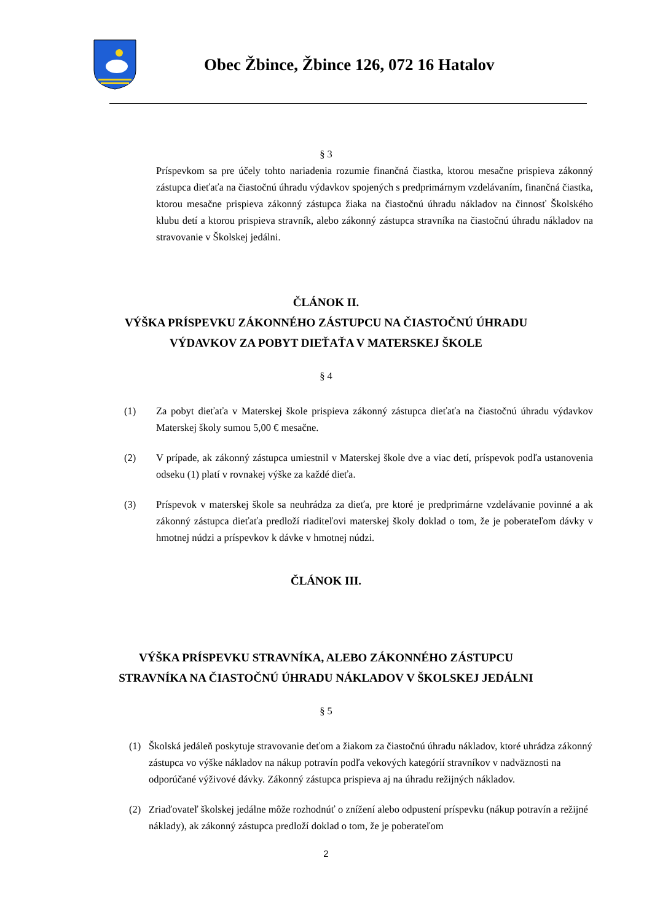Obec Žbince, Žbince 126, 072 16 Hatalov
§ 3
Príspevkom sa pre účely tohto nariadenia rozumie finančná čiastka, ktorou mesačne prispieva zákonný zástupca dieťaťa na čiastočnú úhradu výdavkov spojených s predprimárnym vzdelávaním, finančná čiastka, ktorou mesačne prispieva zákonný zástupca žiaka na čiastočnú úhradu nákladov na činnosť Školského klubu detí a ktorou prispieva stravník, alebo zákonný zástupca stravníka na čiastočnú úhradu nákladov na stravovanie v Školskej jedálni.
ČLÁNOK II.
VÝŠKA PRÍSPEVKU ZÁKONNÉHO ZÁSTUPCU NA ČIASTOČNÚ ÚHRADU
VÝDAVKOV ZA POBYT DIEŤAŤA V MATERSKEJ ŠKOLE
§ 4
(1) Za pobyt dieťaťa v Materskej škole prispieva zákonný zástupca dieťaťa na čiastočnú úhradu výdavkov Materskej školy sumou 5,00 € mesačne.
(2) V prípade, ak zákonný zástupca umiestnil v Materskej škole dve a viac detí, príspevok podľa ustanovenia odseku (1) platí v rovnakej výške za každé dieťa.
(3) Príspevok v materskej škole sa neuhrádza za dieťa, pre ktoré je predprimárne vzdelávanie povinné a ak zákonný zástupca dieťaťa predloží riaditeľovi materskej školy doklad o tom, že je poberateľom dávky v hmotnej núdzi a príspevkov k dávke v hmotnej núdzi.
ČLÁNOK III.
VÝŠKA PRÍSPEVKU STRAVNÍKA, ALEBO ZÁKONNÉHO ZÁSTUPCU
STRAVNÍKA NA ČIASTOČNÚ ÚHRADU NÁKLADOV V ŠKOLSKEJ JEDÁLNI
§ 5
(1) Školská jedáleň poskytuje stravovanie deťom a žiakom za čiastočnú úhradu nákladov, ktoré uhrádza zákonný zástupca vo výške nákladov na nákup potravín podľa vekových kategórií stravníkov v nadväznosti na odporúčané výživové dávky. Zákonný zástupca prispieva aj na úhradu režijných nákladov.
(2) Zriaďovateľ školskej jedálne môže rozhodnúť o znížení alebo odpustení príspevku (nákup potravín a režijné náklady), ak zákonný zástupca predloží doklad o tom, že je poberateľom
2